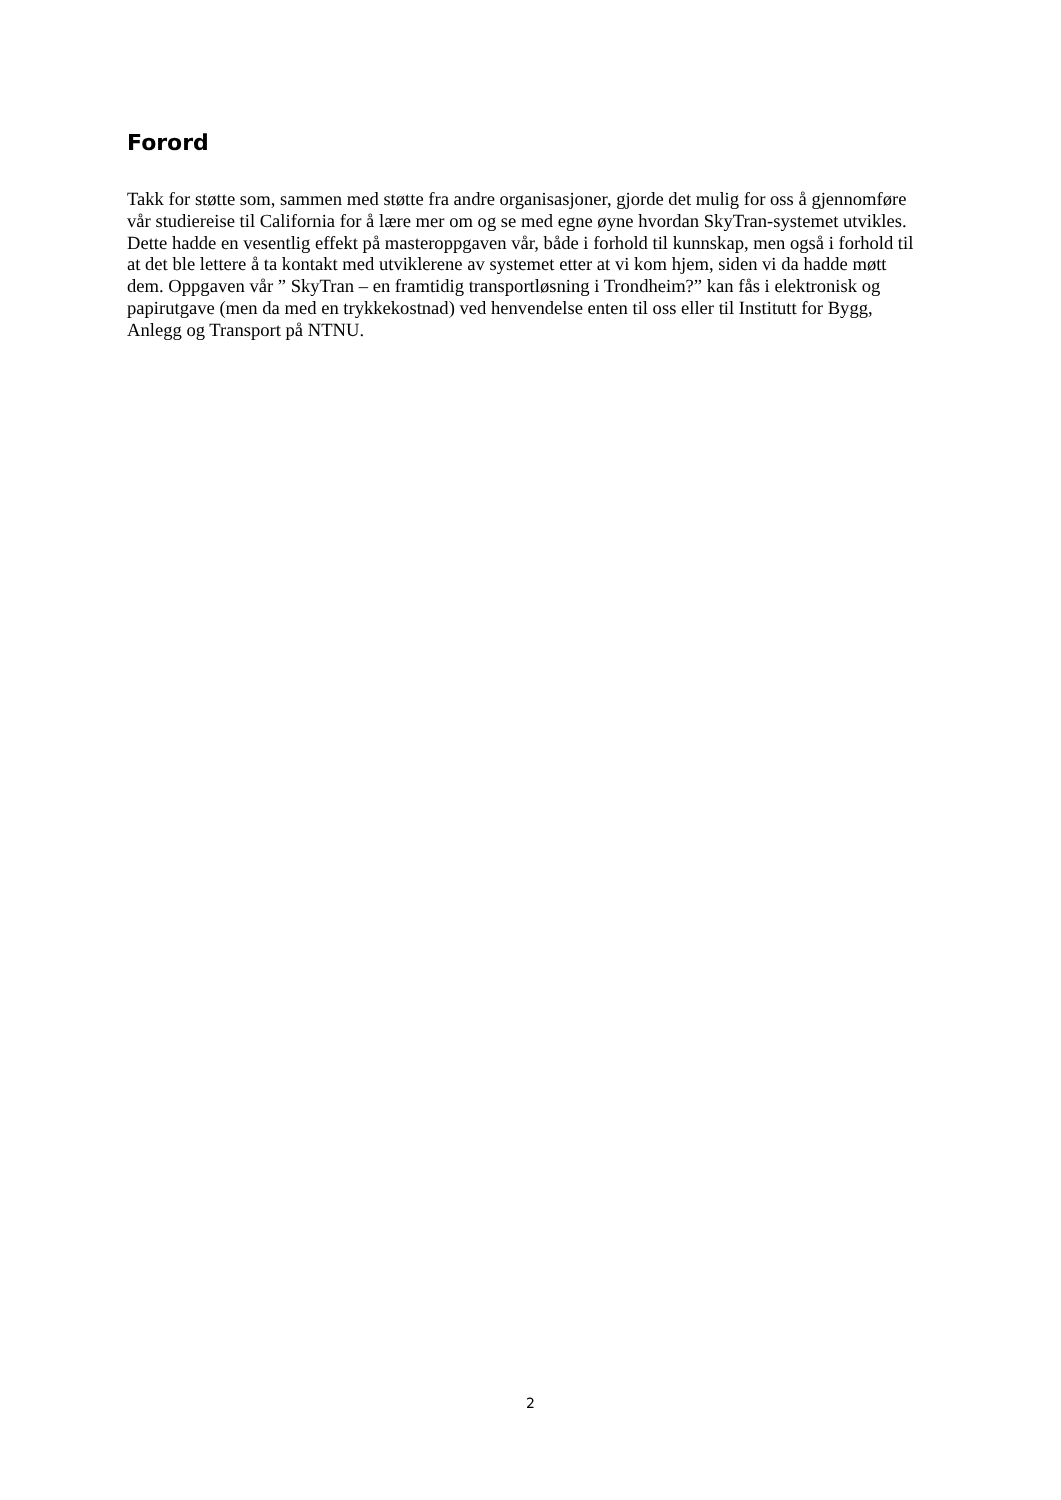Forord
Takk for støtte som, sammen med støtte fra andre organisasjoner, gjorde det mulig for oss å gjennomføre vår studiereise til California for å lære mer om og se med egne øyne hvordan SkyTran-systemet utvikles. Dette hadde en vesentlig effekt på masteroppgaven vår, både i forhold til kunnskap, men også i forhold til at det ble lettere å ta kontakt med utviklerene av systemet etter at vi kom hjem, siden vi da hadde møtt dem. Oppgaven vår ” SkyTran – en framtidig transportløsning i Trondheim?” kan fås i elektronisk og papirutgave (men da med en trykkekostnad) ved henvendelse enten til oss eller til Institutt for Bygg, Anlegg og Transport på NTNU.
2